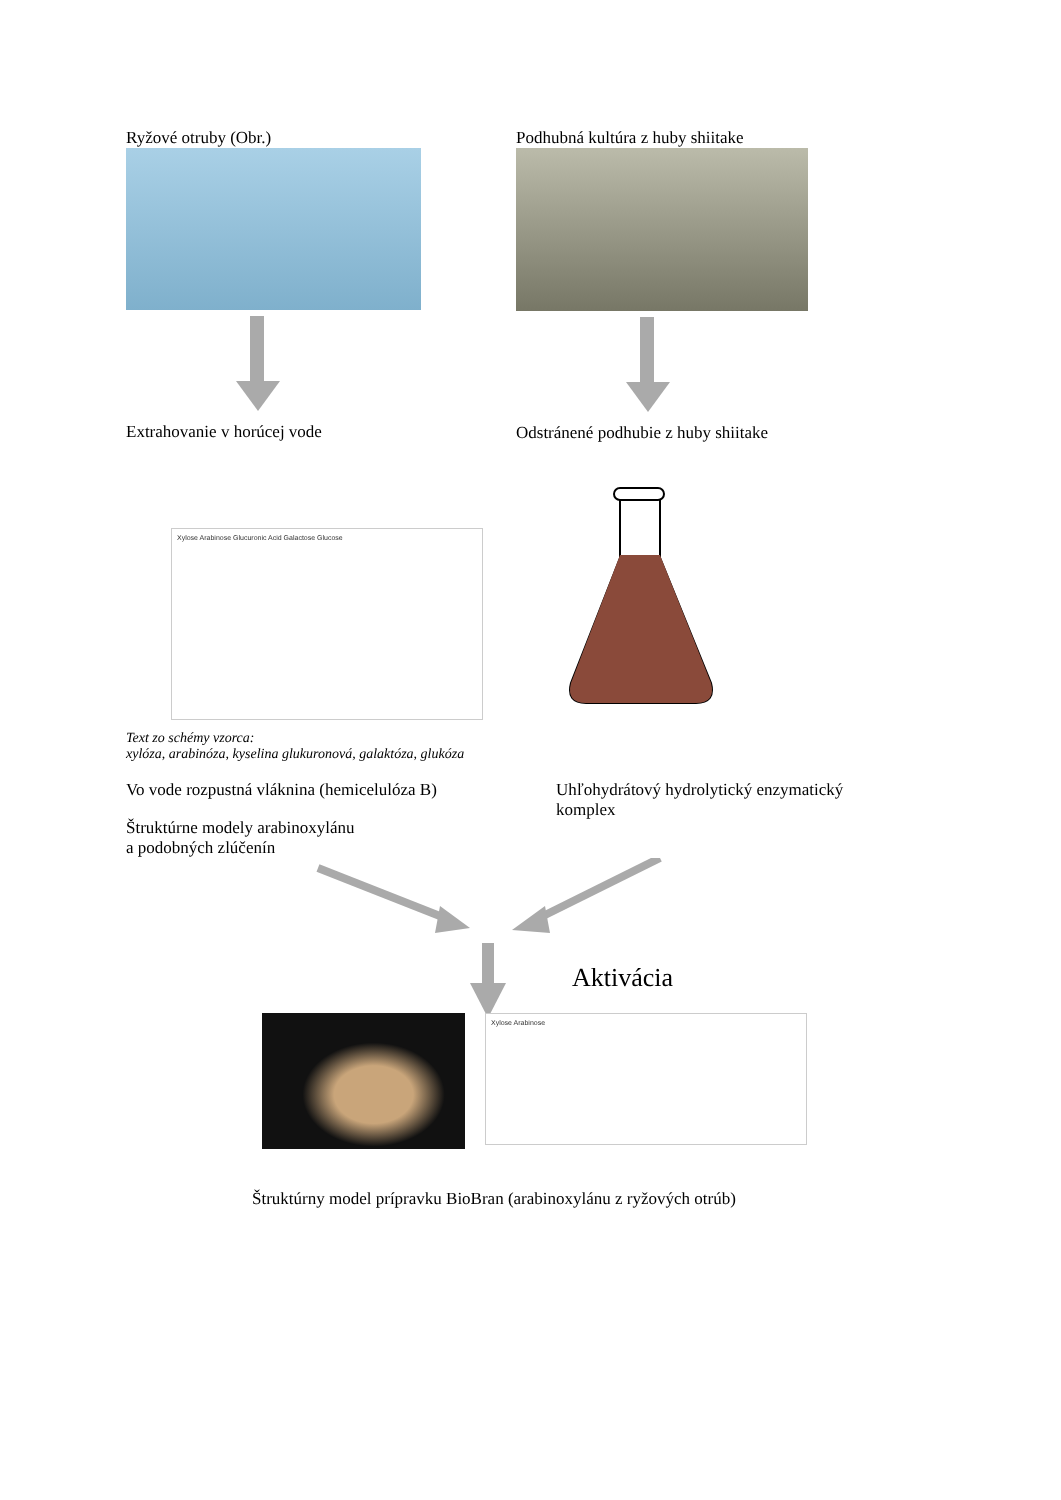Ryžové otruby (Obr.)
Extrahovanie v horúcej vode
Podhubná kultúra z huby shiitake
Odstránené podhubie z huby shiitake
Xylose Arabinose Glucuronic Acid Galactose Glucose
Text zo schémy vzorca:
xylóza, arabinóza, kyselina glukuronová, galaktóza, glukóza
Vo vode rozpustná vláknina (hemicelulóza B)
Štruktúrne modely arabinoxylánu
a podobných zlúčenín
Uhľohydrátový hydrolytický enzymatický komplex
Aktivácia
Xylose Arabinose
Štruktúrny model prípravku BioBran (arabinoxylánu z ryžových otrúb)